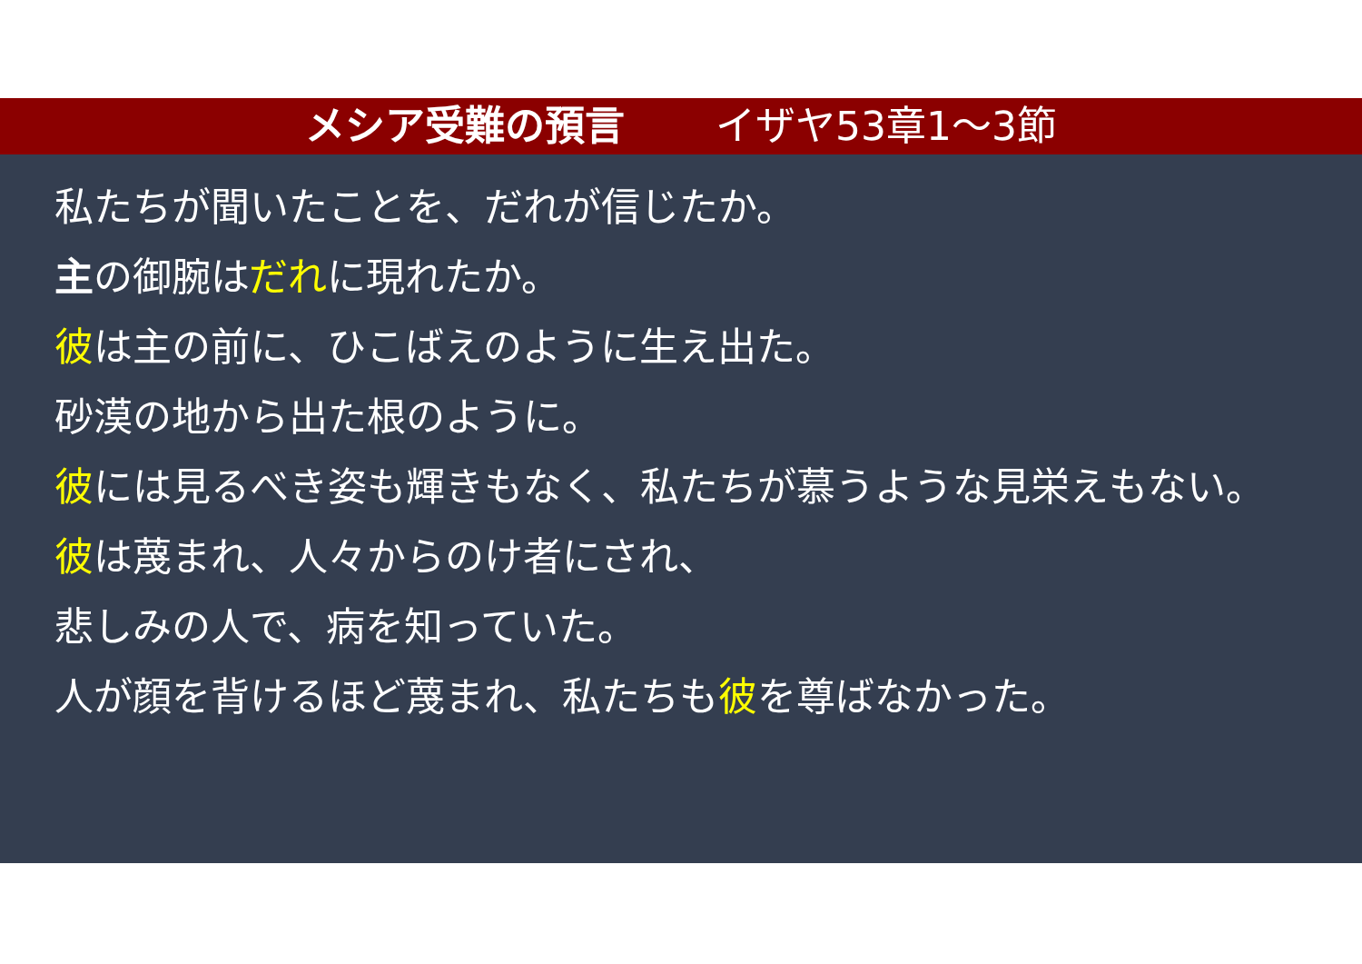メシア受難の預言 イザヤ53章1～3節
私たちが聞いたことを、だれが信じたか。
主の御腕はだれに現れたか。
彼は主の前に、ひこばえのように生え出た。
砂漠の地から出た根のように。
彼には見るべき姿も輝きもなく、私たちが慕うような見栄えもない。
彼は蔑まれ、人々からのけ者にされ、
悲しみの人で、病を知っていた。
人が顔を背けるほど蔑まれ、私たちも彼を尊ばなかった。